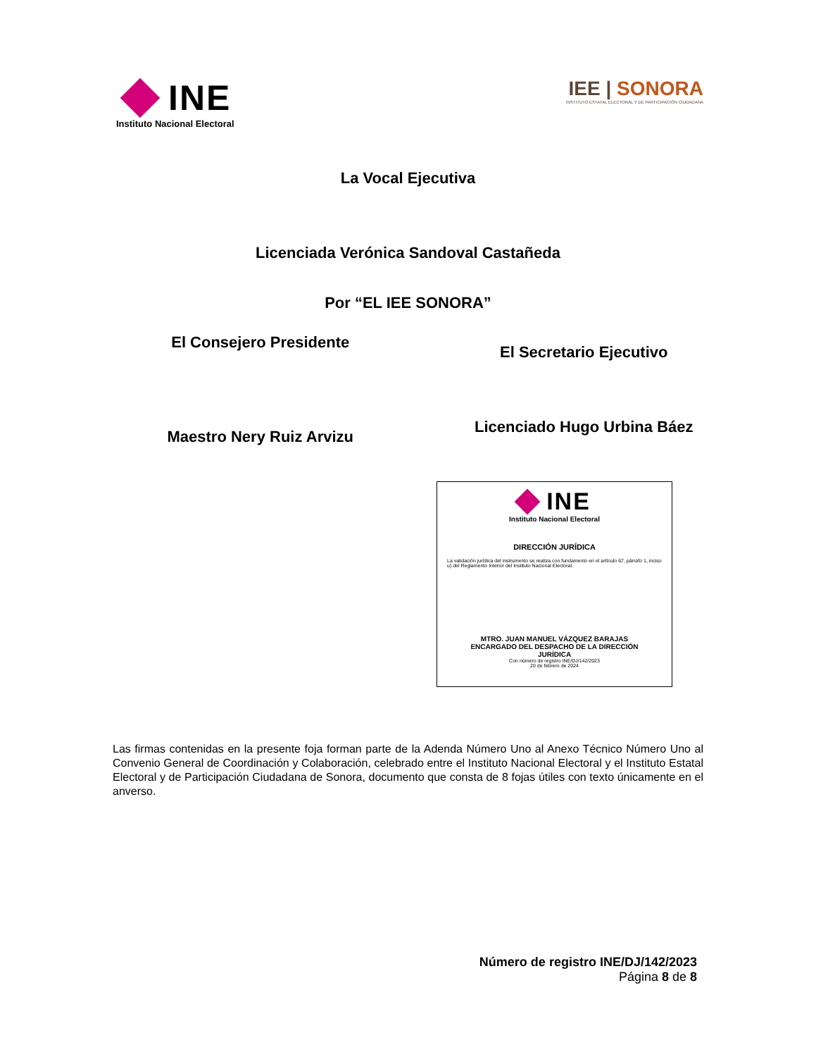INE
Instituto Nacional Electoral
IEE | SONORA
INSTITUTO ESTATAL ELECTORAL Y DE PARTICIPACIÓN CIUDADANA
La Vocal Ejecutiva
Licenciada Verónica Sandoval Castañeda
Por “EL IEE SONORA”
El Consejero Presidente
El Secretario Ejecutivo
Maestro Nery Ruiz Arvizu
Licenciado Hugo Urbina Báez
INE
Instituto Nacional Electoral
DIRECCIÓN JURÍDICA
La validación jurídica del instrumento se realiza con fundamento en el artículo 67, párrafo 1, inciso u) del Reglamento Interior del Instituto Nacional Electoral.
MTRO. JUAN MANUEL VÁZQUEZ BARAJAS
ENCARGADO DEL DESPACHO DE LA DIRECCIÓN
JURÍDICA
Con número de registro INE/DJ/142/2023
20 de febrero de 2024
Las firmas contenidas en la presente foja forman parte de la Adenda Número Uno al Anexo Técnico Número Uno al Convenio General de Coordinación y Colaboración, celebrado entre el Instituto Nacional Electoral y el Instituto Estatal Electoral y de Participación Ciudadana de Sonora, documento que consta de 8 fojas útiles con texto únicamente en el anverso.
Número de registro INE/DJ/142/2023
Página 8 de 8